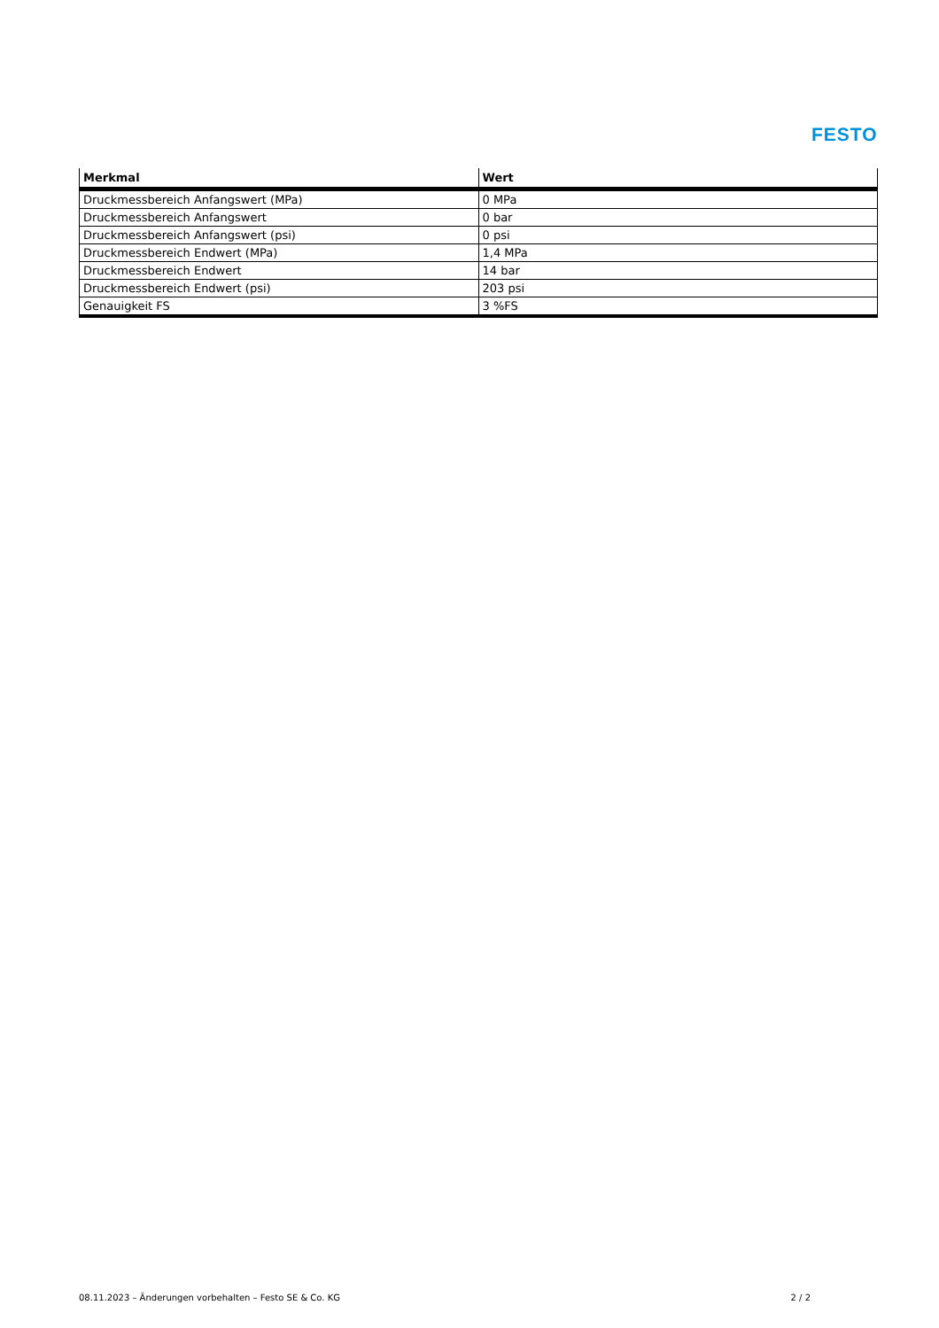FESTO
| Merkmal | Wert |
| --- | --- |
| Druckmessbereich Anfangswert (MPa) | 0 MPa |
| Druckmessbereich Anfangswert | 0 bar |
| Druckmessbereich Anfangswert (psi) | 0 psi |
| Druckmessbereich Endwert (MPa) | 1,4 MPa |
| Druckmessbereich Endwert | 14 bar |
| Druckmessbereich Endwert (psi) | 203 psi |
| Genauigkeit FS | 3 %FS |
08.11.2023 – Änderungen vorbehalten – Festo SE & Co. KG 2 / 2